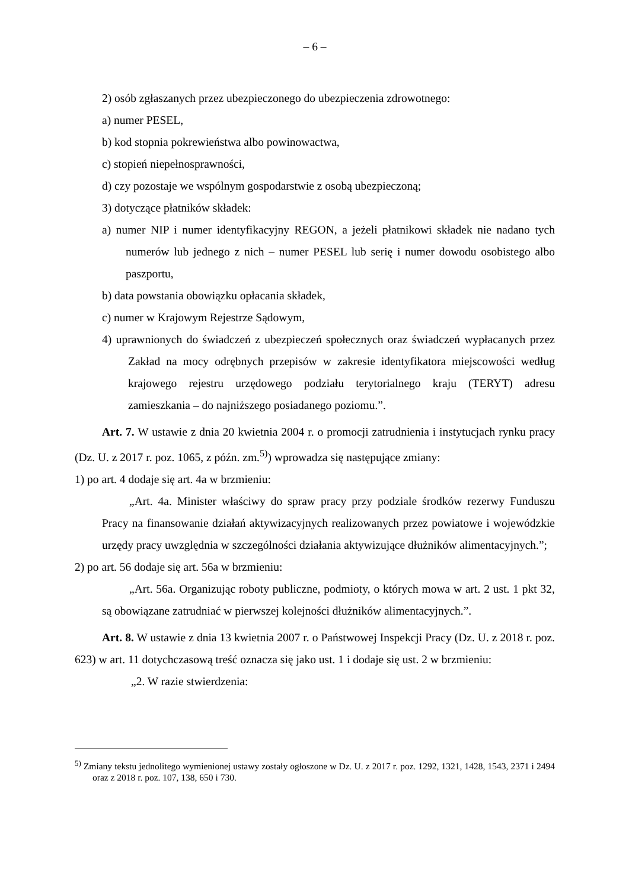– 6 –
2) osób zgłaszanych przez ubezpieczonego do ubezpieczenia zdrowotnego:
a) numer PESEL,
b) kod stopnia pokrewieństwa albo powinowactwa,
c) stopień niepełnosprawności,
d) czy pozostaje we wspólnym gospodarstwie z osobą ubezpieczoną;
3) dotyczące płatników składek:
a) numer NIP i numer identyfikacyjny REGON, a jeżeli płatnikowi składek nie nadano tych numerów lub jednego z nich – numer PESEL lub serię i numer dowodu osobistego albo paszportu,
b) data powstania obowiązku opłacania składek,
c) numer w Krajowym Rejestrze Sądowym,
4) uprawnionych do świadczeń z ubezpieczeń społecznych oraz świadczeń wypłacanych przez Zakład na mocy odrębnych przepisów w zakresie identyfikatora miejscowości według krajowego rejestru urzędowego podziału terytorialnego kraju (TERYT) adresu zamieszkania – do najniższego posiadanego poziomu.”.
Art. 7. W ustawie z dnia 20 kwietnia 2004 r. o promocji zatrudnienia i instytucjach rynku pracy (Dz. U. z 2017 r. poz. 1065, z późn. zm.<sup>5)</sup>) wprowadza się następujące zmiany:
1) po art. 4 dodaje się art. 4a w brzmieniu:
„Art. 4a. Minister właściwy do spraw pracy przy podziale środków rezerwy Funduszu Pracy na finansowanie działań aktywizacyjnych realizowanych przez powiatowe i wojewódzkie urzędy pracy uwzględnia w szczególności działania aktywizujące dłużników alimentacyjnych.”;
2) po art. 56 dodaje się art. 56a w brzmieniu:
„Art. 56a. Organizując roboty publiczne, podmioty, o których mowa w art. 2 ust. 1 pkt 32, są obowiązane zatrudniać w pierwszej kolejności dłużników alimentacyjnych.”.
Art. 8. W ustawie z dnia 13 kwietnia 2007 r. o Państwowej Inspekcji Pracy (Dz. U. z 2018 r. poz. 623) w art. 11 dotychczasową treść oznacza się jako ust. 1 i dodaje się ust. 2 w brzmieniu:
„2. W razie stwierdzenia:
<sup>5)</sup> Zmiany tekstu jednolitego wymienionej ustawy zostały ogłoszone w Dz. U. z 2017 r. poz. 1292, 1321, 1428, 1543, 2371 i 2494 oraz z 2018 r. poz. 107, 138, 650 i 730.